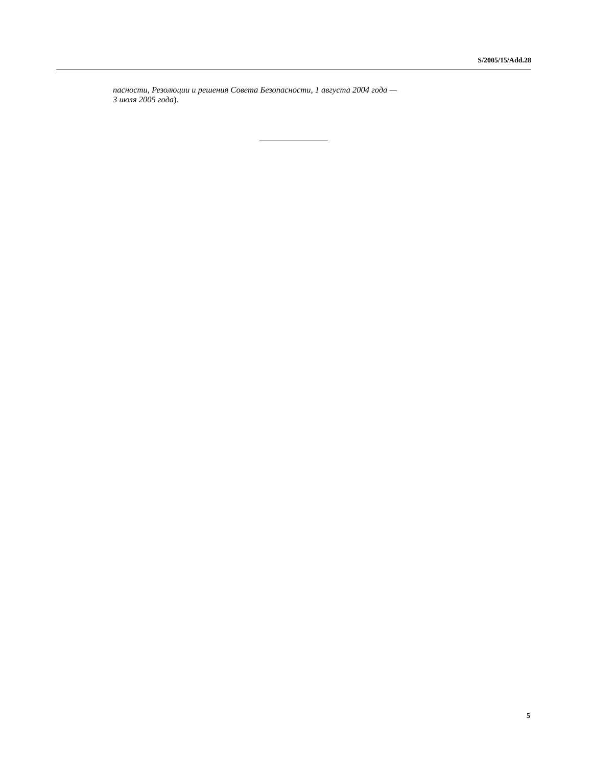S/2005/15/Add.28
пасности, Резолюции и решения Совета Безопасности, 1 августа 2004 года —
3 июля 2005 года).
5